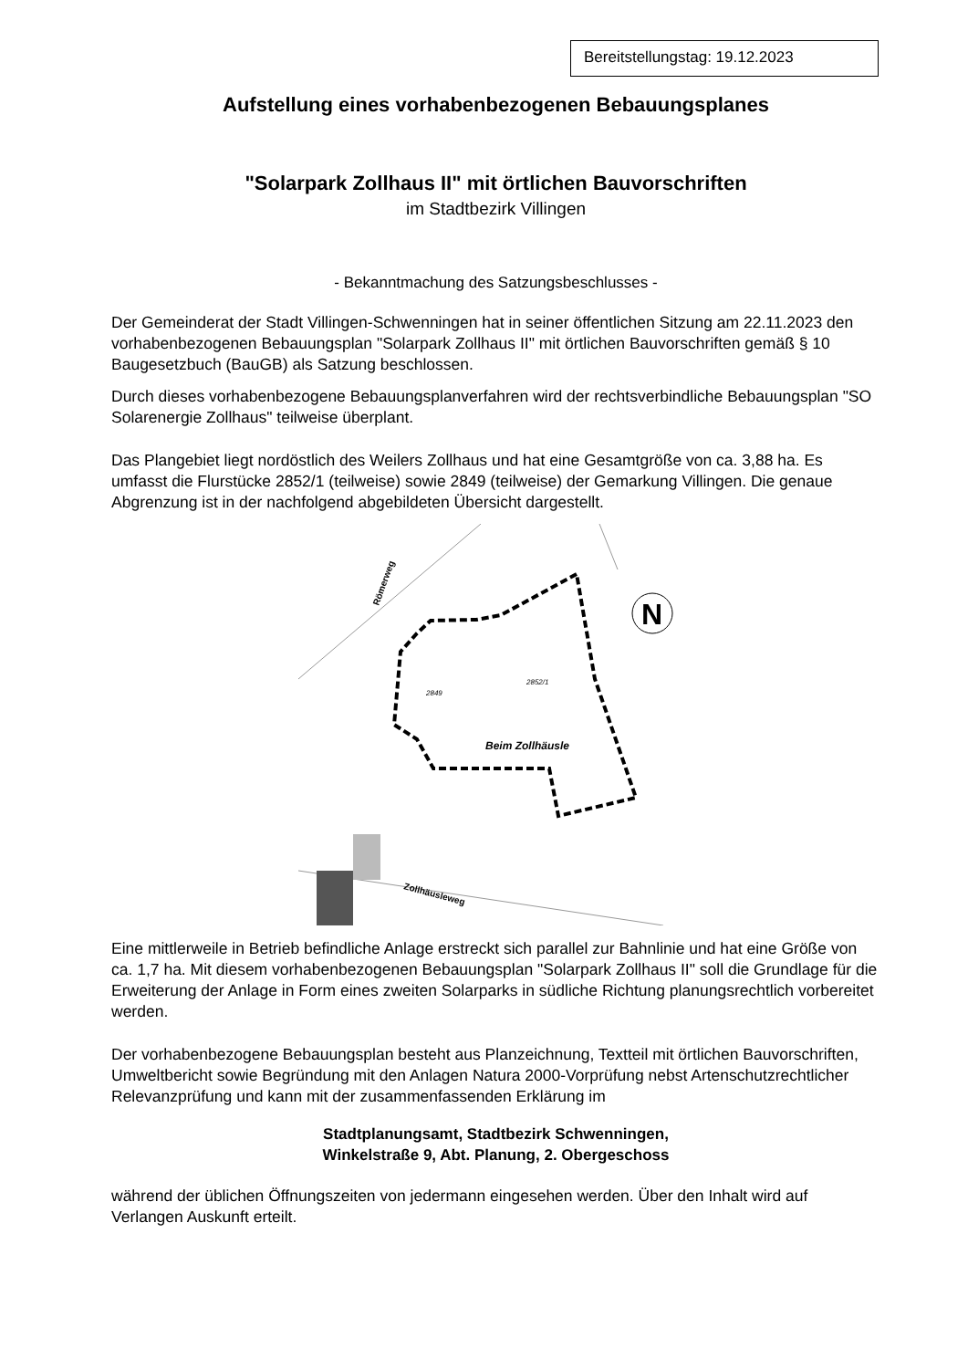Bereitstellungstag: 19.12.2023
Aufstellung eines vorhabenbezogenen Bebauungsplanes
"Solarpark Zollhaus II" mit örtlichen Bauvorschriften
im Stadtbezirk Villingen
- Bekanntmachung des Satzungsbeschlusses -
Der Gemeinderat der Stadt Villingen-Schwenningen hat in seiner öffentlichen Sitzung am 22.11.2023 den vorhabenbezogenen Bebauungsplan "Solarpark Zollhaus II" mit örtlichen Bauvorschriften gemäß § 10 Baugesetzbuch (BauGB) als Satzung beschlossen.
Durch dieses vorhabenbezogene Bebauungsplanverfahren wird der rechtsverbindliche Bebauungsplan "SO Solarenergie Zollhaus" teilweise überplant.
Das Plangebiet liegt nordöstlich des Weilers Zollhaus und hat eine Gesamtgröße von ca. 3,88 ha. Es umfasst die Flurstücke 2852/1 (teilweise) sowie 2849 (teilweise) der Gemarkung Villingen. Die genaue Abgrenzung ist in der nachfolgend abgebildeten Übersicht dargestellt.
2849
2852/1
Beim Zollhäusle
Römerweg
Zollhäusleweg
N
Eine mittlerweile in Betrieb befindliche Anlage erstreckt sich parallel zur Bahnlinie und hat eine Größe von ca. 1,7 ha. Mit diesem vorhabenbezogenen Bebauungsplan "Solarpark Zollhaus II" soll die Grundlage für die Erweiterung der Anlage in Form eines zweiten Solarparks in südliche Richtung planungsrechtlich vorbereitet werden.
Der vorhabenbezogene Bebauungsplan besteht aus Planzeichnung, Textteil mit örtlichen Bauvorschriften, Umweltbericht sowie Begründung mit den Anlagen Natura 2000-Vorprüfung nebst Artenschutzrechtlicher Relevanzprüfung und kann mit der zusammenfassenden Erklärung im
Stadtplanungsamt, Stadtbezirk Schwenningen,
Winkelstraße 9, Abt. Planung, 2. Obergeschoss
während der üblichen Öffnungszeiten von jedermann eingesehen werden. Über den Inhalt wird auf Verlangen Auskunft erteilt.